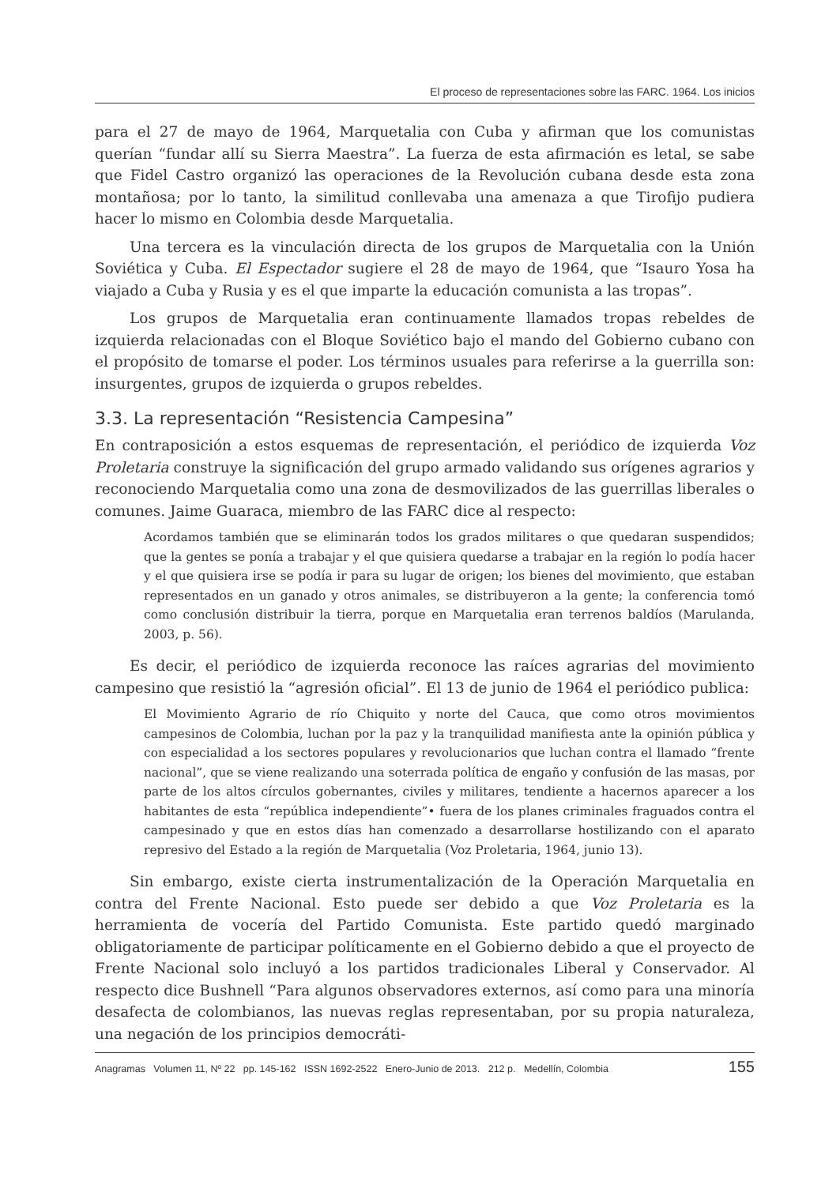El proceso de representaciones sobre las FARC. 1964. Los inicios
para el 27 de mayo de 1964, Marquetalia con Cuba y afirman que los comunistas querían “fundar allí su Sierra Maestra”. La fuerza de esta afirmación es letal, se sabe que Fidel Castro organizó las operaciones de la Revolución cubana desde esta zona montañosa; por lo tanto, la similitud conllevaba una amenaza a que Tirofijo pudiera hacer lo mismo en Colombia desde Marquetalia.
Una tercera es la vinculación directa de los grupos de Marquetalia con la Unión Soviética y Cuba. El Espectador sugiere el 28 de mayo de 1964, que “Isauro Yosa ha viajado a Cuba y Rusia y es el que imparte la educación comunista a las tropas”.
Los grupos de Marquetalia eran continuamente llamados tropas rebeldes de izquierda relacionadas con el Bloque Soviético bajo el mando del Gobierno cubano con el propósito de tomarse el poder. Los términos usuales para referirse a la guerrilla son: insurgentes, grupos de izquierda o grupos rebeldes.
3.3. La representación “Resistencia Campesina”
En contraposición a estos esquemas de representación, el periódico de izquierda Voz Proletaria construye la significación del grupo armado validando sus orígenes agrarios y reconociendo Marquetalia como una zona de desmovilizados de las guerrillas liberales o comunes. Jaime Guaraca, miembro de las FARC dice al respecto:
Acordamos también que se eliminarán todos los grados militares o que quedaran suspendidos; que la gentes se ponía a trabajar y el que quisiera quedarse a trabajar en la región lo podía hacer y el que quisiera irse se podía ir para su lugar de origen; los bienes del movimiento, que estaban representados en un ganado y otros animales, se distribuyeron a la gente; la conferencia tomó como conclusión distribuir la tierra, porque en Marquetalia eran terrenos baldíos (Marulanda, 2003, p. 56).
Es decir, el periódico de izquierda reconoce las raíces agrarias del movimiento campesino que resistió la “agresión oficial”. El 13 de junio de 1964 el periódico publica:
El Movimiento Agrario de río Chiquito y norte del Cauca, que como otros movimientos campesinos de Colombia, luchan por la paz y la tranquilidad manifiesta ante la opinión pública y con especialidad a los sectores populares y revolucionarios que luchan contra el llamado “frente nacional”, que se viene realizando una soterrada política de engaño y confusión de las masas, por parte de los altos círculos gobernantes, civiles y militares, tendiente a hacernos aparecer a los habitantes de esta “república independiente”• fuera de los planes criminales fraguados contra el campesinado y que en estos días han comenzado a desarrollarse hostilizando con el aparato represivo del Estado a la región de Marquetalia (Voz Proletaria, 1964, junio 13).
Sin embargo, existe cierta instrumentalización de la Operación Marquetalia en contra del Frente Nacional. Esto puede ser debido a que Voz Proletaria es la herramienta de vocería del Partido Comunista. Este partido quedó marginado obligatoriamente de participar políticamente en el Gobierno debido a que el proyecto de Frente Nacional solo incluyó a los partidos tradicionales Liberal y Conservador. Al respecto dice Bushnell “Para algunos observadores externos, así como para una minoría desafecta de colombianos, las nuevas reglas representaban, por su propia naturaleza, una negación de los principios democráti-
Anagramas Volumen 11, Nº 22 pp. 145-162 ISSN 1692-2522 Enero-Junio de 2013. 212 p. Medellín, Colombia 155